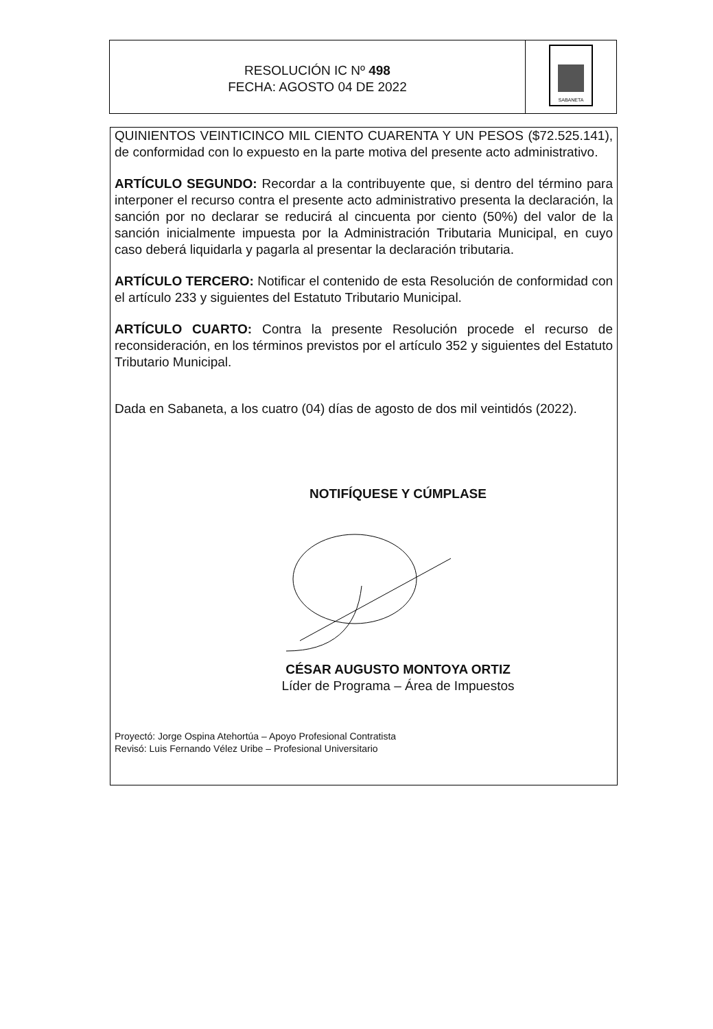RESOLUCIÓN IC Nº 498
FECHA: AGOSTO 04 DE 2022
SABANETA
QUINIENTOS VEINTICINCO MIL CIENTO CUARENTA Y UN PESOS ($72.525.141), de conformidad con lo expuesto en la parte motiva del presente acto administrativo.
ARTÍCULO SEGUNDO: Recordar a la contribuyente que, si dentro del término para interponer el recurso contra el presente acto administrativo presenta la declaración, la sanción por no declarar se reducirá al cincuenta por ciento (50%) del valor de la sanción inicialmente impuesta por la Administración Tributaria Municipal, en cuyo caso deberá liquidarla y pagarla al presentar la declaración tributaria.
ARTÍCULO TERCERO: Notificar el contenido de esta Resolución de conformidad con el artículo 233 y siguientes del Estatuto Tributario Municipal.
ARTÍCULO CUARTO: Contra la presente Resolución procede el recurso de reconsideración, en los términos previstos por el artículo 352 y siguientes del Estatuto Tributario Municipal.
Dada en Sabaneta, a los cuatro (04) días de agosto de dos mil veintidós (2022).
NOTIFÍQUESE Y CÚMPLASE
CÉSAR AUGUSTO MONTOYA ORTIZ
Líder de Programa – Área de Impuestos
Proyectó: Jorge Ospina Atehortúa – Apoyo Profesional Contratista
Revisó: Luis Fernando Vélez Uribe – Profesional Universitario